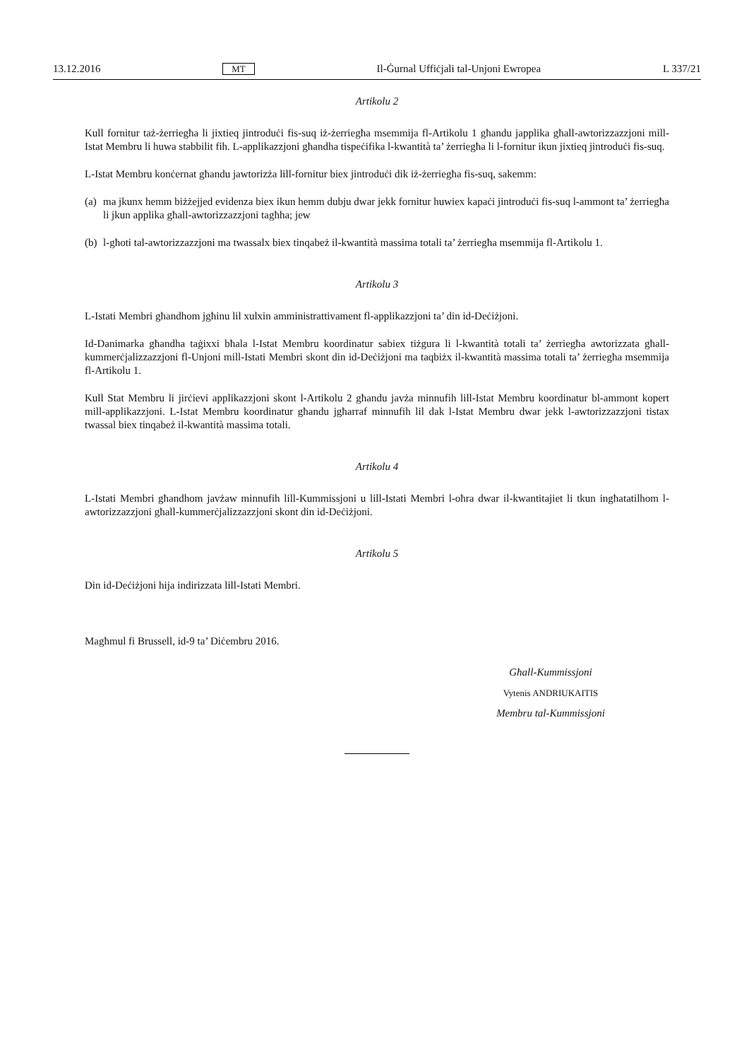13.12.2016 MT Il-Ġurnal Uffiċjali tal-Unjoni Ewropea L 337/21
Artikolu 2
Kull fornitur taż-żerriegħa li jixtieq jintroduċi fis-suq iż-żerriegħa msemmija fl-Artikolu 1 għandu japplika għall-awtorizzazzjoni mill-Istat Membru li huwa stabbilit fih. L-applikazzjoni għandha tispeċifika l-kwantità ta’ żerriegħa li l-fornitur ikun jixtieq jintroduċi fis-suq.
L-Istat Membru konċernat għandu jawtorizża lill-fornitur biex jintroduċi dik iż-żerriegħa fis-suq, sakemm:
(a)
ma jkunx hemm biżżejjed evidenza biex ikun hemm dubju dwar jekk fornitur huwiex kapaċi jintroduċi fis-suq l-ammont ta’ żerriegħa li jkun applika għall-awtorizzazzjoni tagħha; jew
(b)
l-għoti tal-awtorizzazzjoni ma twassalx biex tinqabeż il-kwantità massima totali ta’ żerriegħa msemmija fl-Artikolu 1.
Artikolu 3
L-Istati Membri għandhom jgħinu lil xulxin amministrattivament fl-applikazzjoni ta’ din id-Deċiżjoni.
Id-Danimarka għandha taġixxi bħala l-Istat Membru koordinatur sabiex tiżgura li l-kwantità totali ta’ żerriegħa awtorizzata għall-kummerċjalizzazzjoni fl-Unjoni mill-Istati Membri skont din id-Deċiżjoni ma taqbiżx il-kwantità massima totali ta’ żerriegħa msemmija fl-Artikolu 1.
Kull Stat Membru li jirċievi applikazzjoni skont l-Artikolu 2 għandu javża minnufih lill-Istat Membru koordinatur bl-ammont kopert mill-applikazzjoni. L-Istat Membru koordinatur għandu jgħarraf minnufih lil dak l-Istat Membru dwar jekk l-awtorizzazzjoni tistax twassal biex tinqabeż il-kwantità massima totali.
Artikolu 4
L-Istati Membri għandhom javżaw minnufih lill-Kummissjoni u lill-Istati Membri l-oħra dwar il-kwantitajiet li tkun ingħatatilhom l-awtorizzazzjoni għall-kummerċjalizzazzjoni skont din id-Deċiżjoni.
Artikolu 5
Din id-Deċiżjoni hija indirizzata lill-Istati Membri.
Magħmul fi Brussell, id-9 ta’ Diċembru 2016.
Għall-Kummissjoni
Vytenis ANDRIUKAITIS
Membru tal-Kummissjoni